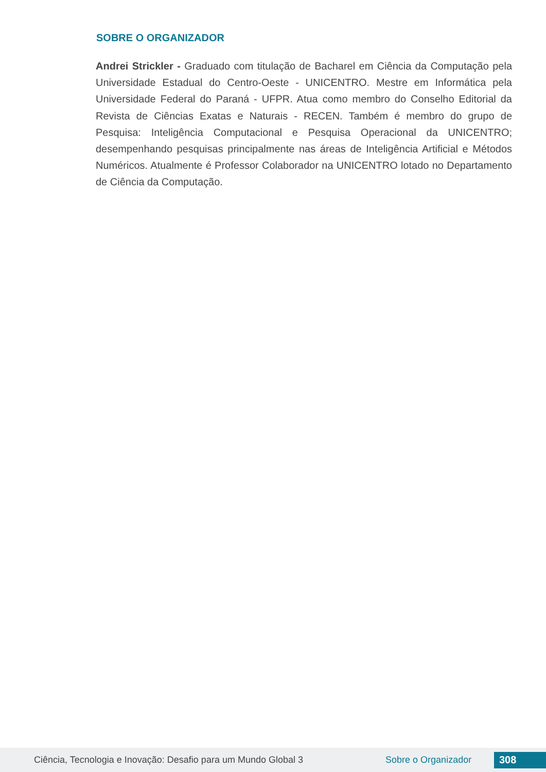SOBRE O ORGANIZADOR
Andrei Strickler - Graduado com titulação de Bacharel em Ciência da Computação pela Universidade Estadual do Centro-Oeste - UNICENTRO. Mestre em Informática pela Universidade Federal do Paraná - UFPR. Atua como membro do Conselho Editorial da Revista de Ciências Exatas e Naturais - RECEN. Também é membro do grupo de Pesquisa: Inteligência Computacional e Pesquisa Operacional da UNICENTRO; desempenhando pesquisas principalmente nas áreas de Inteligência Artificial e Métodos Numéricos. Atualmente é Professor Colaborador na UNICENTRO lotado no Departamento de Ciência da Computação.
Ciência, Tecnologia e Inovação: Desafio para um Mundo Global 3 Sobre o Organizador 308